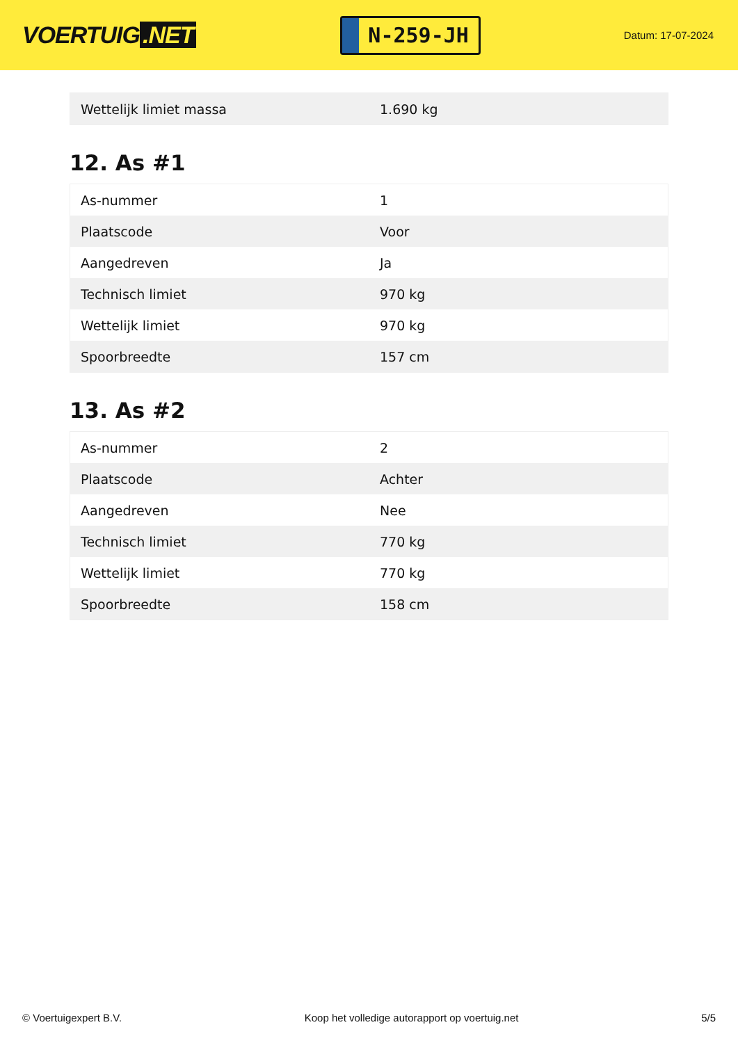VOERTUIG.NET
N-259-JH
Datum: 17-07-2024
| Wettelijk limiet massa | 1.690 kg |
12. As #1
| As-nummer | 1 |
| Plaatscode | Voor |
| Aangedreven | Ja |
| Technisch limiet | 970 kg |
| Wettelijk limiet | 970 kg |
| Spoorbreedte | 157 cm |
13. As #2
| As-nummer | 2 |
| Plaatscode | Achter |
| Aangedreven | Nee |
| Technisch limiet | 770 kg |
| Wettelijk limiet | 770 kg |
| Spoorbreedte | 158 cm |
© Voertuigexpert B.V. Koop het volledige autorapport op voertuig.net 5/5